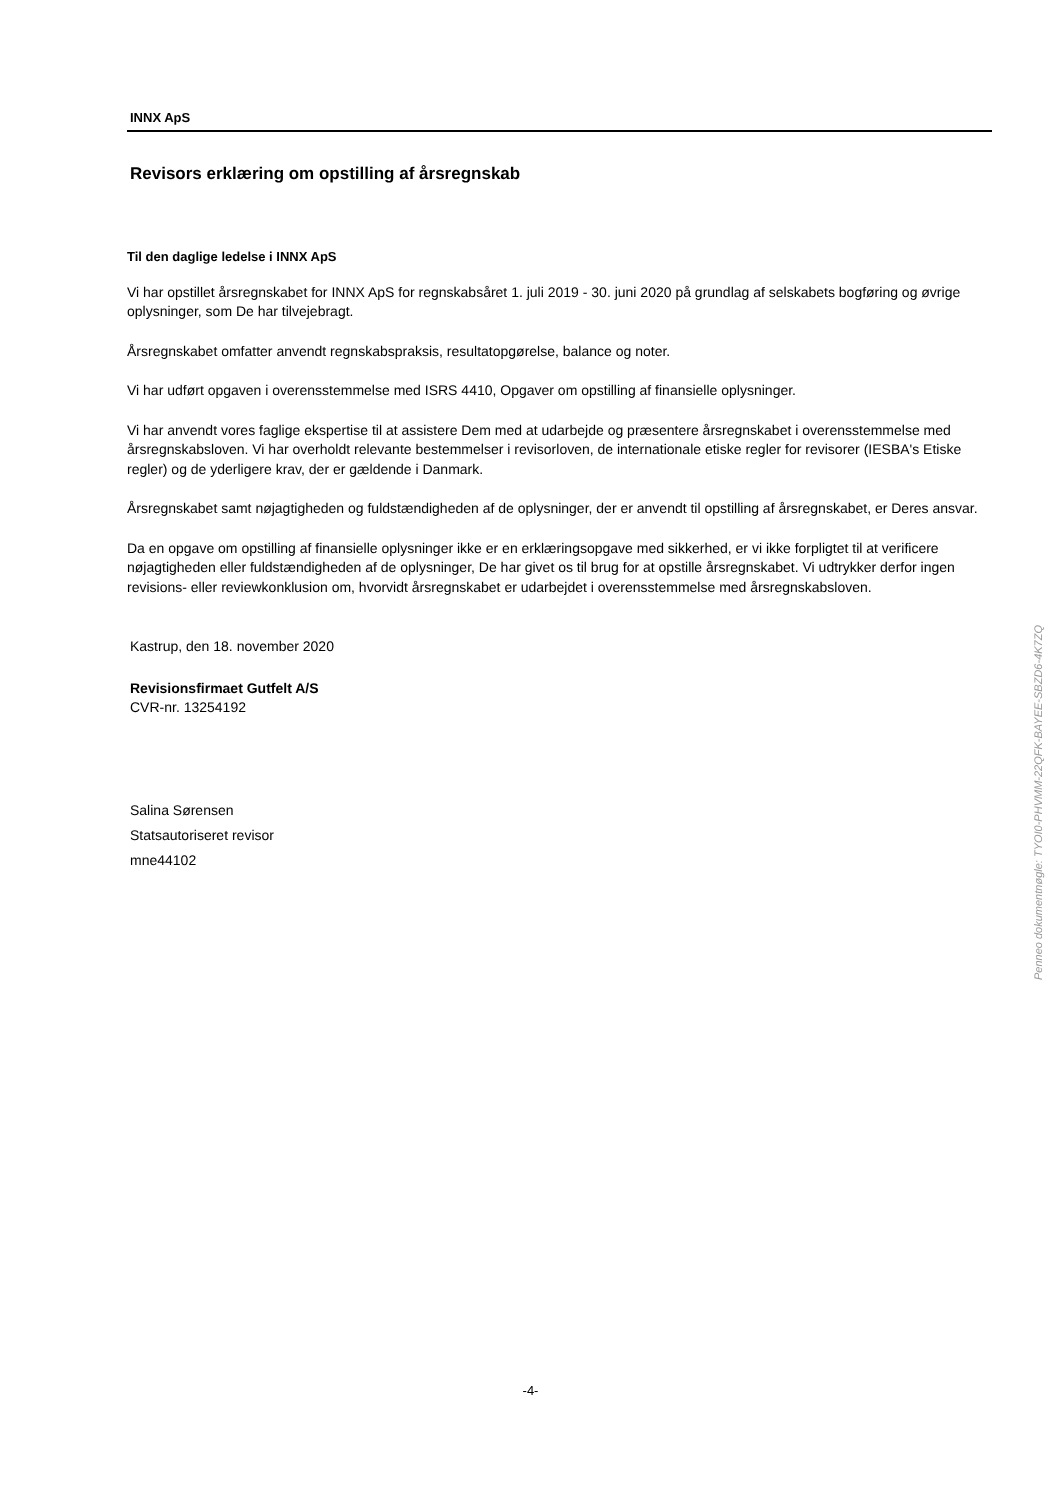INNX ApS
Revisors erklæring om opstilling af årsregnskab
Til den daglige ledelse i INNX ApS
Vi har opstillet årsregnskabet for INNX ApS for regnskabsåret 1. juli 2019 - 30. juni 2020 på grundlag af selskabets bogføring og øvrige oplysninger, som De har tilvejebragt.
Årsregnskabet omfatter anvendt regnskabspraksis, resultatopgørelse, balance og noter.
Vi har udført opgaven i overensstemmelse med ISRS 4410, Opgaver om opstilling af finansielle oplysninger.
Vi har anvendt vores faglige ekspertise til at assistere Dem med at udarbejde og præsentere årsregnskabet i overensstemmelse med årsregnskabsloven. Vi har overholdt relevante bestemmelser i revisorloven, de internationale etiske regler for revisorer (IESBA's Etiske regler) og de yderligere krav, der er gældende i Danmark.
Årsregnskabet samt nøjagtigheden og fuldstændigheden af de oplysninger, der er anvendt til opstilling af årsregnskabet, er Deres ansvar.
Da en opgave om opstilling af finansielle oplysninger ikke er en erklæringsopgave med sikkerhed, er vi ikke forpligtet til at verificere nøjagtigheden eller fuldstændigheden af de oplysninger, De har givet os til brug for at opstille årsregnskabet. Vi udtrykker derfor ingen revisions- eller reviewkonklusion om, hvorvidt årsregnskabet er udarbejdet i overensstemmelse med årsregnskabsloven.
Kastrup, den 18. november 2020
Revisionsfirmaet Gutfelt A/S
CVR-nr. 13254192
Salina Sørensen
Statsautoriseret revisor
mne44102
Penneo dokumentnøgle: TYOI0-PHVMM-22QFK-BAYEE-SBZD6-4K7ZQ
-4-